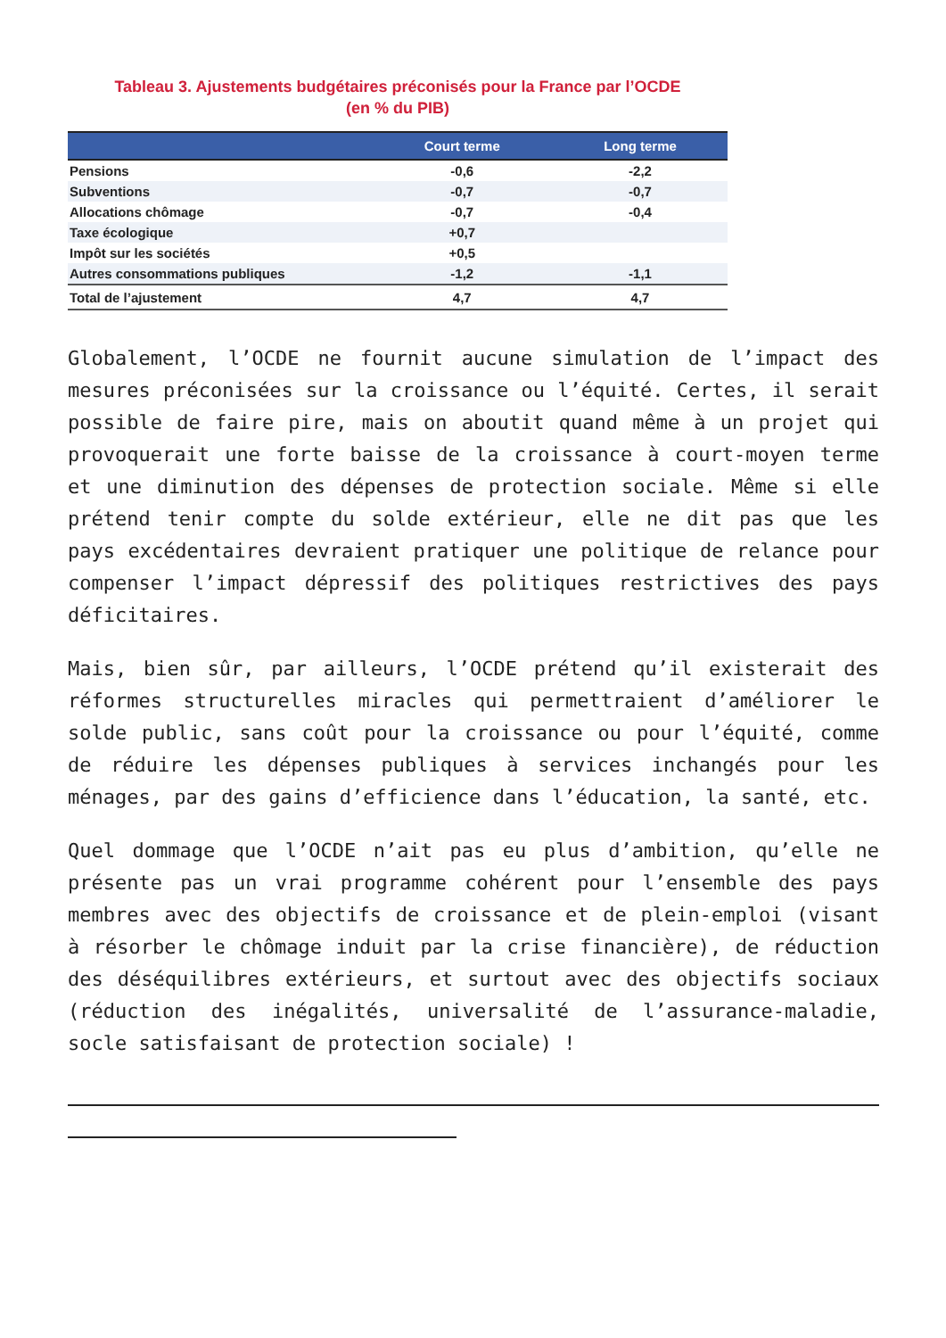Tableau 3. Ajustements budgétaires préconisés pour la France par l’OCDE
(en % du PIB)
| | Court terme | Long terme |
| --- | --- | --- |
| Pensions | -0,6 | -2,2 |
| Subventions | -0,7 | -0,7 |
| Allocations chômage | -0,7 | -0,4 |
| Taxe écologique | +0,7 | |
| Impôt sur les sociétés | +0,5 | |
| Autres consommations publiques | -1,2 | -1,1 |
| Total de l’ajustement | 4,7 | 4,7 |
Globalement, l’OCDE ne fournit aucune simulation de l’impact des mesures préconisées sur la croissance ou l’équité. Certes, il serait possible de faire pire, mais on aboutit quand même à un projet qui provoquerait une forte baisse de la croissance à court-moyen terme et une diminution des dépenses de protection sociale. Même si elle prétend tenir compte du solde extérieur, elle ne dit pas que les pays excédentaires devraient pratiquer une politique de relance pour compenser l’impact dépressif des politiques restrictives des pays déficitaires.
Mais, bien sûr, par ailleurs, l’OCDE prétend qu’il existerait des réformes structurelles miracles qui permettraient d’améliorer le solde public, sans coût pour la croissance ou pour l’équité, comme de réduire les dépenses publiques à services inchangés pour les ménages, par des gains d’efficience dans l’éducation, la santé, etc.
Quel dommage que l’OCDE n’ait pas eu plus d’ambition, qu’elle ne présente pas un vrai programme cohérent pour l’ensemble des pays membres avec des objectifs de croissance et de plein-emploi (visant à résorber le chômage induit par la crise financière), de réduction des déséquilibres extérieurs, et surtout avec des objectifs sociaux (réduction des inégalités, universalité de l’assurance-maladie, socle satisfaisant de protection sociale) !